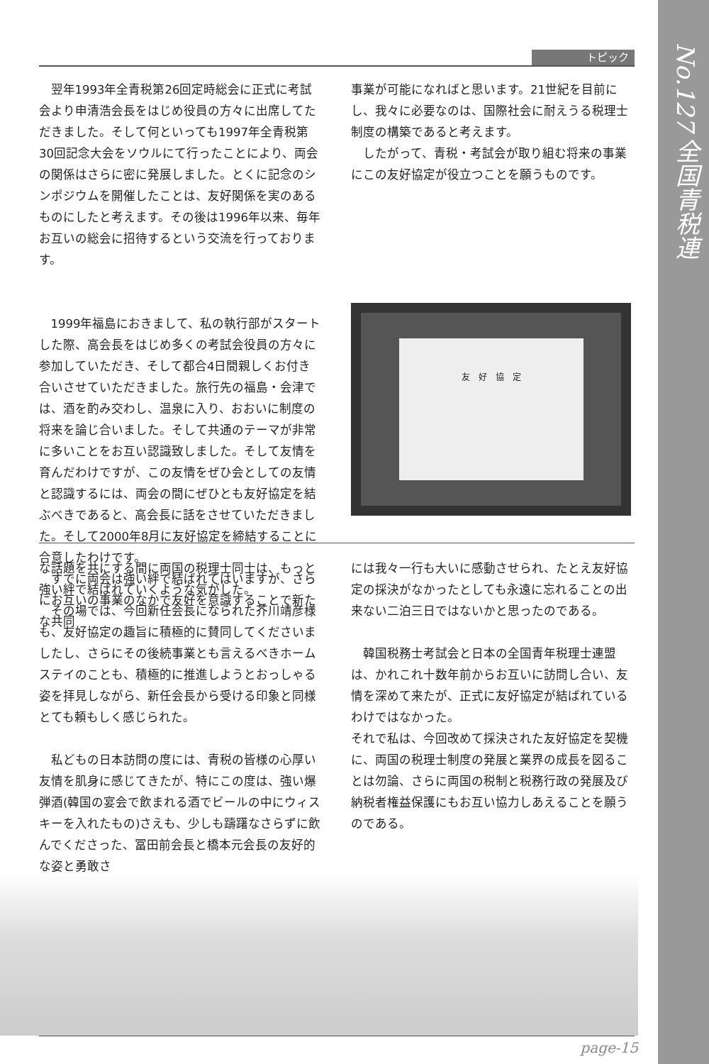No.127 全国青税連
トピック
翌年1993年全青税第26回定時総会に正式に考試会より申清浩会長をはじめ役員の方々に出席してただきました。そして何といっても1997年全青税第30回記念大会をソウルにて行ったことにより、両会の関係はさらに密に発展しました。とくに記念のシンポジウムを開催したことは、友好関係を実のあるものにしたと考えます。その後は1996年以来、毎年お互いの総会に招待するという交流を行っております。
1999年福島におきまして、私の執行部がスタートした際、高会長をはじめ多くの考試会役員の方々に参加していただき、そして都合4日間親しくお付き合いさせていただきました。旅行先の福島・会津では、酒を酌み交わし、温泉に入り、おおいに制度の将来を論じ合いました。そして共通のテーマが非常に多いことをお互い認識致しました。そして友情を育んだわけですが、この友情をぜひ会としての友情と認識するには、両会の間にぜひとも友好協定を結ぶべきであると、高会長に話をさせていただきました。そして2000年8月に友好協定を締結することに合意したわけです。
すでに両会は強い絆で結ばれてはいますが、さらにお互いの事業のなかで友好を意識することで新たな共同
事業が可能になればと思います。21世紀を目前にし、我々に必要なのは、国際社会に耐えうる税理士制度の構築であると考えます。
したがって、青税・考試会が取り組む将来の事業にこの友好協定が役立つことを願うものです。
友　好　協　定
な話題を共にする間に両国の税理士同士は、もっと強い絆で結ばれていくような気がした。
その場では、今回新任会長になられた芥川靖彦様も、友好協定の趣旨に積極的に賛同してくださいましたし、さらにその後続事業とも言えるべきホームステイのことも、積極的に推進しようとおっしゃる姿を拝見しながら、新任会長から受ける印象と同様とても頼もしく感じられた。
私どもの日本訪問の度には、青税の皆様の心厚い友情を肌身に感じてきたが、特にこの度は、強い爆弾酒(韓国の宴会で飲まれる酒でビールの中にウィスキーを入れたもの)さえも、少しも躊躇なさらずに飲んでくださった、冨田前会長と橋本元会長の友好的な姿と勇敢さ
には我々一行も大いに感動させられ、たとえ友好協定の採決がなかったとしても永遠に忘れることの出来ない二泊三日ではないかと思ったのである。
韓国税務士考試会と日本の全国青年税理士連盟は、かれこれ十数年前からお互いに訪問し合い、友情を深めて来たが、正式に友好協定が結ばれているわけではなかった。
それで私は、今回改めて採決された友好協定を契機に、両国の税理士制度の発展と業界の成長を図ることは勿論、さらに両国の税制と税務行政の発展及び納税者権益保護にもお互い協力しあえることを願うのである。
page-15